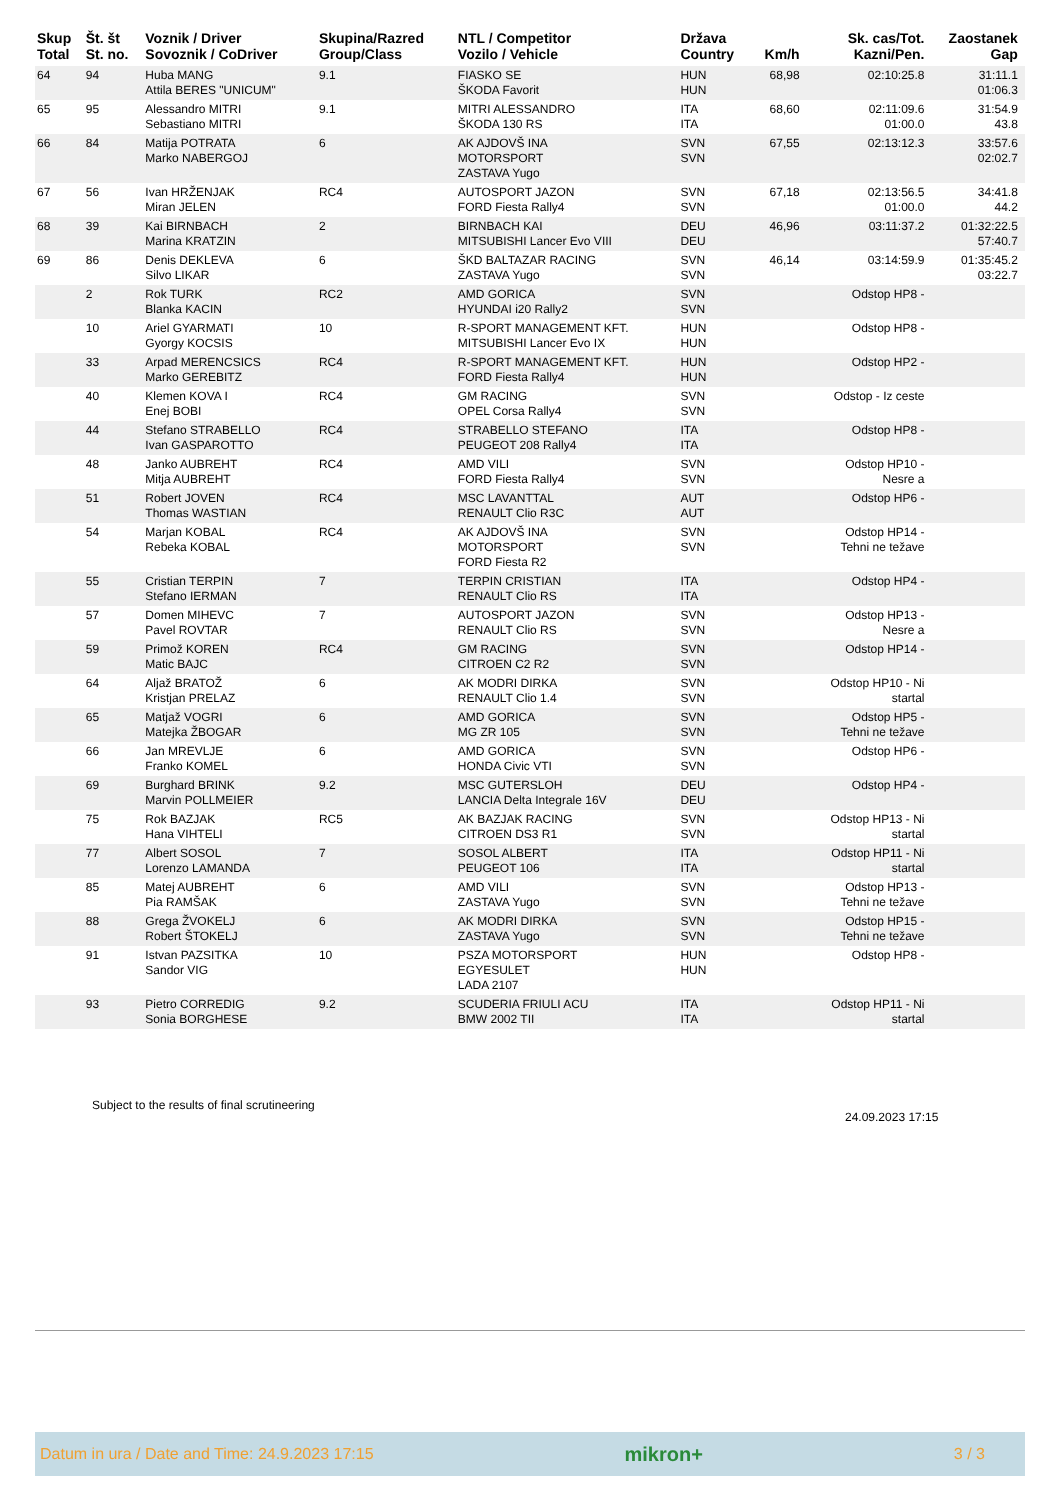| Skup Total | Št. št St. no. | Voznik / Driver Sovoznik / CoDriver | Skupina/Razred Group/Class | NTL / Competitor Vozilo / Vehicle | Država Country | Km/h | Sk. cas/Tot. Kazni/Pen. | Zaostanek Gap | |
| --- | --- | --- | --- | --- | --- | --- | --- | --- | --- |
| 64 | 94 | Huba MANG Attila BERES "UNICUM" | 9.1 | FIASKO SE ŠKODA Favorit | HUN HUN | 68,98 | 02:10:25.8 | 31:11.1 01:06.3 | |
| 65 | 95 | Alessandro MITRI Sebastiano MITRI | 9.1 | MITRI ALESSANDRO ŠKODA 130 RS | ITA ITA | 68,60 | 02:11:09.6 01:00.0 | 31:54.9 43.8 | |
| 66 | 84 | Matija POTRATA Marko NABERGOJ | 6 | AK AJDOVŠ INA MOTORSPORT ZASTAVA Yugo | SVN SVN | 67,55 | 02:13:12.3 | 33:57.6 02:02.7 | |
| 67 | 56 | Ivan HRŽENJAK Miran JELEN | RC4 | AUTOSPORT JAZON FORD Fiesta Rally4 | SVN SVN | 67,18 | 02:13:56.5 01:00.0 | 34:41.8 44.2 | |
| 68 | 39 | Kai BIRNBACH Marina KRATZIN | 2 | BIRNBACH KAI MITSUBISHI Lancer Evo VIII | DEU DEU | 46,96 | 03:11:37.2 | 01:32:22.5 57:40.7 | |
| 69 | 86 | Denis DEKLEVA Silvo LIKAR | 6 | ŠKD BALTAZAR RACING ZASTAVA Yugo | SVN SVN | 46,14 | 03:14:59.9 | 01:35:45.2 03:22.7 | |
| | 2 | Rok TURK Blanka KACIN | RC2 | AMD GORICA HYUNDAI i20 Rally2 | SVN SVN | | Odstop HP8 - | | |
| | 10 | Ariel GYARMATI Gyorgy KOCSIS | 10 | R-SPORT MANAGEMENT KFT. MITSUBISHI Lancer Evo IX | HUN HUN | | Odstop HP8 - | | |
| | 33 | Arpad MERENCSICS Marko GEREBITZ | RC4 | R-SPORT MANAGEMENT KFT. FORD Fiesta Rally4 | HUN HUN | | Odstop HP2 - | | |
| | 40 | Klemen KOVA I Enej BOBI | RC4 | GM RACING OPEL Corsa Rally4 | SVN SVN | | Odstop - Iz ceste | | |
| | 44 | Stefano STRABELLO Ivan GASPAROTTO | RC4 | STRABELLO STEFANO PEUGEOT 208 Rally4 | ITA ITA | | Odstop HP8 - | | |
| | 48 | Janko AUBREHT Mitja AUBREHT | RC4 | AMD VILI FORD Fiesta Rally4 | SVN SVN | | Odstop HP10 - Nesre a | | |
| | 51 | Robert JOVEN Thomas WASTIAN | RC4 | MSC LAVANTTAL RENAULT Clio R3C | AUT AUT | | Odstop HP6 - | | |
| | 54 | Marjan KOBAL Rebeka KOBAL | RC4 | AK AJDOVŠ INA MOTORSPORT FORD Fiesta R2 | SVN SVN | | Odstop HP14 - Tehni ne težave | | |
| | 55 | Cristian TERPIN Stefano IERMAN | 7 | TERPIN CRISTIAN RENAULT Clio RS | ITA ITA | | Odstop HP4 - | | |
| | 57 | Domen MIHEVC Pavel ROVTAR | 7 | AUTOSPORT JAZON RENAULT Clio RS | SVN SVN | | Odstop HP13 - Nesre a | | |
| | 59 | Primož KOREN Matic BAJC | RC4 | GM RACING CITROEN C2 R2 | SVN SVN | | Odstop HP14 - | | |
| | 64 | Aljaž BRATOŽ Kristjan PRELAZ | 6 | AK MODRI DIRKA RENAULT Clio 1.4 | SVN SVN | | Odstop HP10 - Ni startal | | |
| | 65 | Matjaž VOGRI Matejka ŽBOGAR | 6 | AMD GORICA MG ZR 105 | SVN SVN | | Odstop HP5 - Tehni ne težave | | |
| | 66 | Jan MREVLJE Franko KOMEL | 6 | AMD GORICA HONDA Civic VTI | SVN SVN | | Odstop HP6 - | | |
| | 69 | Burghard BRINK Marvin POLLMEIER | 9.2 | MSC GUTERSLOH LANCIA Delta Integrale 16V | DEU DEU | | Odstop HP4 - | | |
| | 75 | Rok BAZJAK Hana VIHTELI | RC5 | AK BAZJAK RACING CITROEN DS3 R1 | SVN SVN | | Odstop HP13 - Ni startal | | |
| | 77 | Albert SOSOL Lorenzo LAMANDA | 7 | SOSOL ALBERT PEUGEOT 106 | ITA ITA | | Odstop HP11 - Ni startal | | |
| | 85 | Matej AUBREHT Pia RAMŠAK | 6 | AMD VILI ZASTAVA Yugo | SVN SVN | | Odstop HP13 - Tehni ne težave | | |
| | 88 | Grega ŽVOKELJ Robert ŠTOKELJ | 6 | AK MODRI DIRKA ZASTAVA Yugo | SVN SVN | | Odstop HP15 - Tehni ne težave | | |
| | 91 | Istvan PAZSITKA Sandor VIG | 10 | PSZA MOTORSPORT EGYESULET LADA 2107 | HUN HUN | | Odstop HP8 - | | |
| | 93 | Pietro CORREDIG Sonia BORGHESE | 9.2 | SCUDERIA FRIULI ACU BMW 2002 TII | ITA ITA | | Odstop HP11 - Ni startal | | |
Subject to the results of final scrutineering
24.09.2023 17:15
Datum in ura / Date and Time: 24.9.2023 17:15 mikron+ 3 / 3